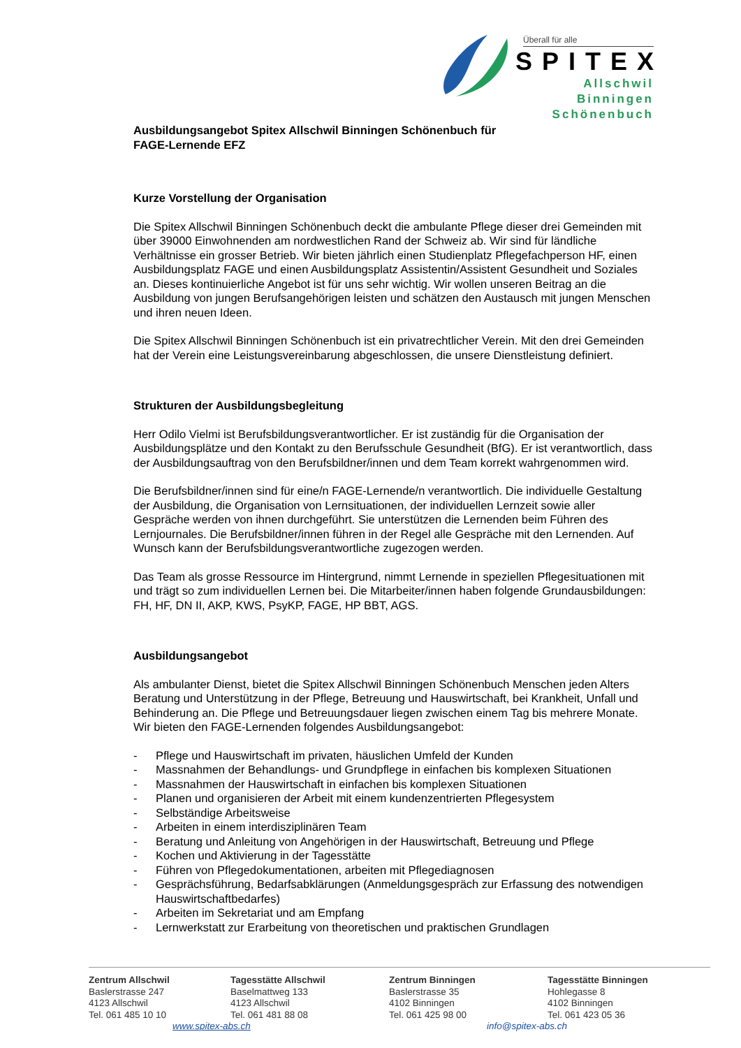Überall für alle
SPITEX
Allschwil
Binningen
Schönenbuch
Ausbildungsangebot Spitex Allschwil Binningen Schönenbuch für
FAGE-Lernende EFZ
Kurze Vorstellung der Organisation
Die Spitex Allschwil Binningen Schönenbuch deckt die ambulante Pflege dieser drei Gemeinden mit über 39000 Einwohnenden am nordwestlichen Rand der Schweiz ab. Wir sind für ländliche Verhältnisse ein grosser Betrieb. Wir bieten jährlich einen Studienplatz Pflegefachperson HF, einen Ausbildungsplatz FAGE und einen Ausbildungsplatz Assistentin/Assistent Gesundheit und Soziales an. Dieses kontinuierliche Angebot ist für uns sehr wichtig. Wir wollen unseren Beitrag an die Ausbildung von jungen Berufsangehörigen leisten und schätzen den Austausch mit jungen Menschen und ihren neuen Ideen.
Die Spitex Allschwil Binningen Schönenbuch ist ein privatrechtlicher Verein. Mit den drei Gemeinden hat der Verein eine Leistungsvereinbarung abgeschlossen, die unsere Dienstleistung definiert.
Strukturen der Ausbildungsbegleitung
Herr Odilo Vielmi ist Berufsbildungsverantwortlicher. Er ist zuständig für die Organisation der Ausbildungsplätze und den Kontakt zu den Berufsschule Gesundheit (BfG). Er ist verantwortlich, dass der Ausbildungsauftrag von den Berufsbildner/innen und dem Team korrekt wahrgenommen wird.
Die Berufsbildner/innen sind für eine/n FAGE-Lernende/n verantwortlich. Die individuelle Gestaltung der Ausbildung, die Organisation von Lernsituationen, der individuellen Lernzeit sowie aller Gespräche werden von ihnen durchgeführt. Sie unterstützen die Lernenden beim Führen des Lernjournales. Die Berufsbildner/innen führen in der Regel alle Gespräche mit den Lernenden. Auf Wunsch kann der Berufsbildungsverantwortliche zugezogen werden.
Das Team als grosse Ressource im Hintergrund, nimmt Lernende in speziellen Pflegesituationen mit und trägt so zum individuellen Lernen bei. Die Mitarbeiter/innen haben folgende Grundausbildungen: FH, HF, DN II, AKP, KWS, PsyKP, FAGE, HP BBT, AGS.
Ausbildungsangebot
Als ambulanter Dienst, bietet die Spitex Allschwil Binningen Schönenbuch Menschen jeden Alters Beratung und Unterstützung in der Pflege, Betreuung und Hauswirtschaft, bei Krankheit, Unfall und Behinderung an. Die Pflege und Betreuungsdauer liegen zwischen einem Tag bis mehrere Monate. Wir bieten den FAGE-Lernenden folgendes Ausbildungsangebot:
- Pflege und Hauswirtschaft im privaten, häuslichen Umfeld der Kunden
- Massnahmen der Behandlungs- und Grundpflege in einfachen bis komplexen Situationen
- Massnahmen der Hauswirtschaft in einfachen bis komplexen Situationen
- Planen und organisieren der Arbeit mit einem kundenzentrierten Pflegesystem
- Selbständige Arbeitsweise
- Arbeiten in einem interdisziplinären Team
- Beratung und Anleitung von Angehörigen in der Hauswirtschaft, Betreuung und Pflege
- Kochen und Aktivierung in der Tagesstätte
- Führen von Pflegedokumentationen, arbeiten mit Pflegediagnosen
- Gesprächsführung, Bedarfsabklärungen (Anmeldungsgespräch zur Erfassung des notwendigen Hauswirtschaftbedarfes)
- Arbeiten im Sekretariat und am Empfang
- Lernwerkstatt zur Erarbeitung von theoretischen und praktischen Grundlagen
Zentrum Allschwil
Baslerstrasse 247
4123 Allschwil
Tel. 061 485 10 10
Tagesstätte Allschwil
Baselmattweg 133
4123 Allschwil
Tel. 061 481 88 08
Zentrum Binningen
Baslerstrasse 35
4102 Binningen
Tel. 061 425 98 00
Tagesstätte Binningen
Hohlegasse 8
4102 Binningen
Tel. 061 423 05 36
www.spitex-abs.ch info@spitex-abs.ch